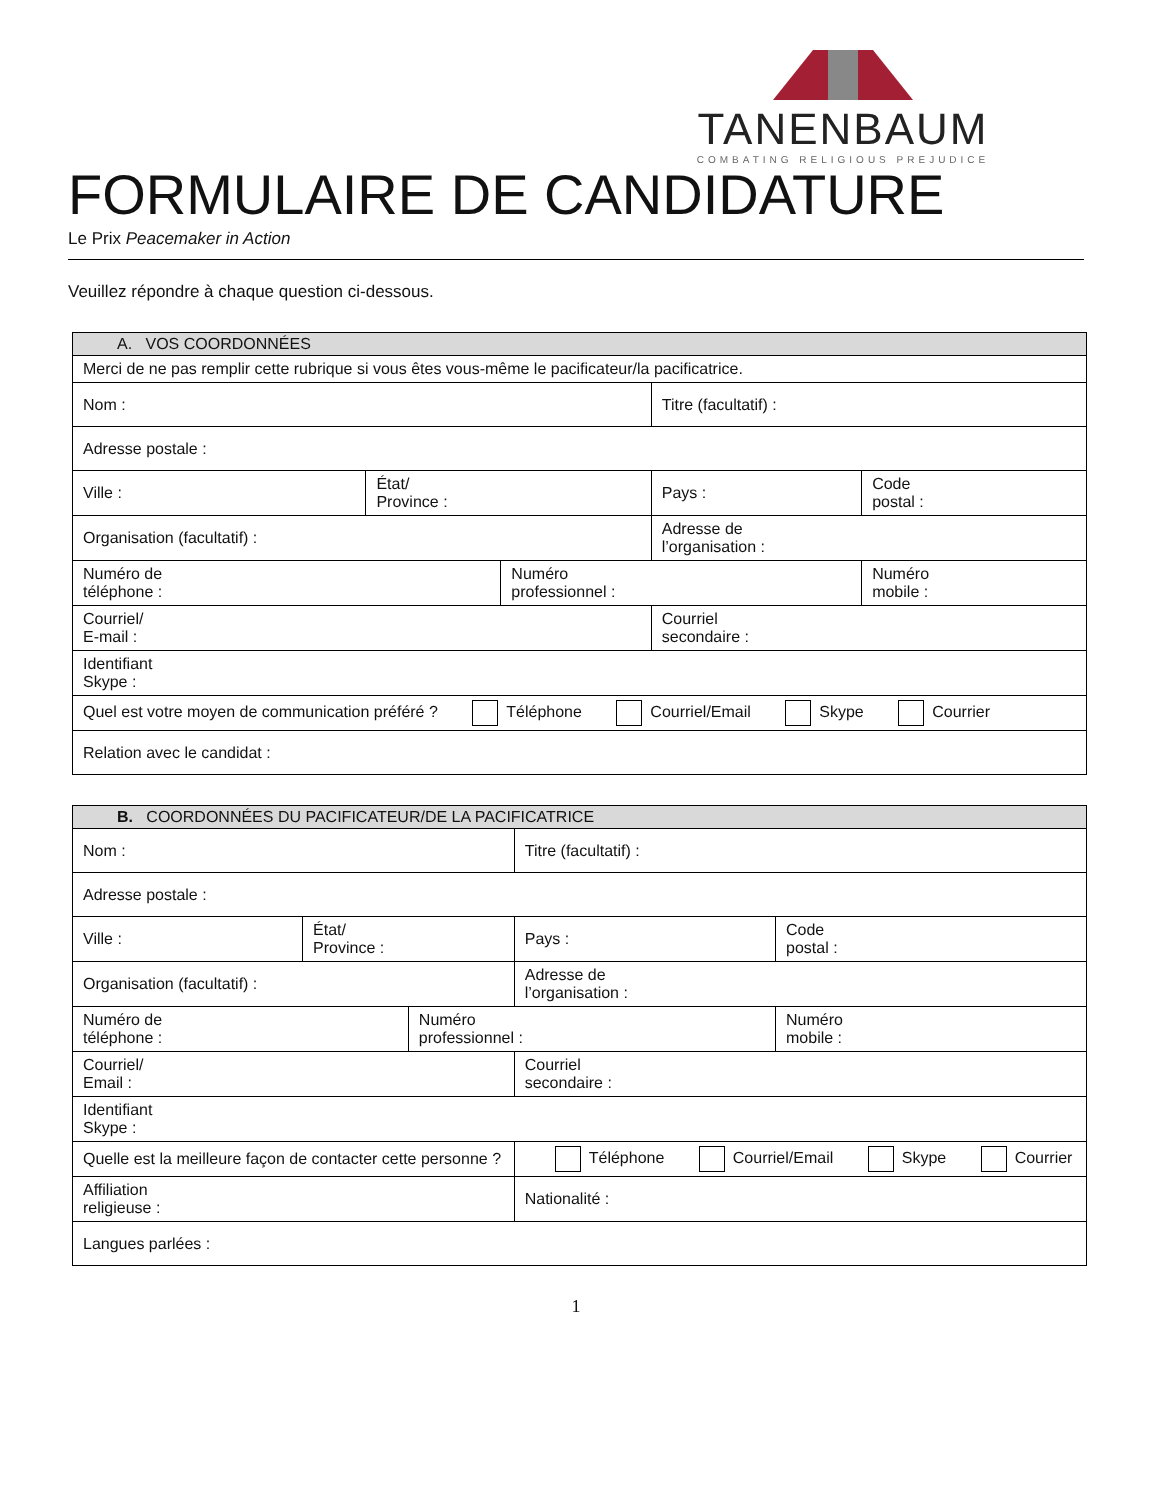TANENBAUM
COMBATING RELIGIOUS PREJUDICE
FORMULAIRE DE CANDIDATURE
Le Prix Peacemaker in Action
Veuillez répondre à chaque question ci-dessous.
| A. VOS COORDONNÉES | | | | |
| --- | --- | --- | --- | --- |
| Merci de ne pas remplir cette rubrique si vous êtes vous-même le pacificateur/la pacificatrice. | | | | |
| Nom : | | | Titre (facultatif) : | |
| Adresse postale : | | | | |
| Ville : | État/ Province : | | Pays : | Code postal : |
| Organisation (facultatif) : | | | Adresse de l’organisation : | |
| Numéro de téléphone : | | Numéro professionnel : | | Numéro mobile : |
| Courriel/ E-mail : | | | Courriel secondaire : | |
| Identifiant Skype : | | | | |
| Quel est votre moyen de communication préféré ? Téléphone Courriel/Email Skype Courrier | | | | |
| Relation avec le candidat : | | | | |
| B. COORDONNÉES DU PACIFICATEUR/DE LA PACIFICATRICE | | | | |
| --- | --- | --- | --- | --- |
| Nom : | | | Titre (facultatif) : | |
| Adresse postale : | | | | |
| Ville : | État/ Province : | | Pays : | Code postal : |
| Organisation (facultatif) : | | | Adresse de l’organisation : | |
| Numéro de téléphone : | | Numéro professionnel : | | Numéro mobile : |
| Courriel/ Email : | | | Courriel secondaire : | |
| Identifiant Skype : | | | | |
| Quelle est la meilleure façon de contacter cette personne ? | | | Téléphone Courriel/Email Skype Courrier | |
| Affiliation religieuse : | | | Nationalité : | |
| Langues parlées : | | | | |
1